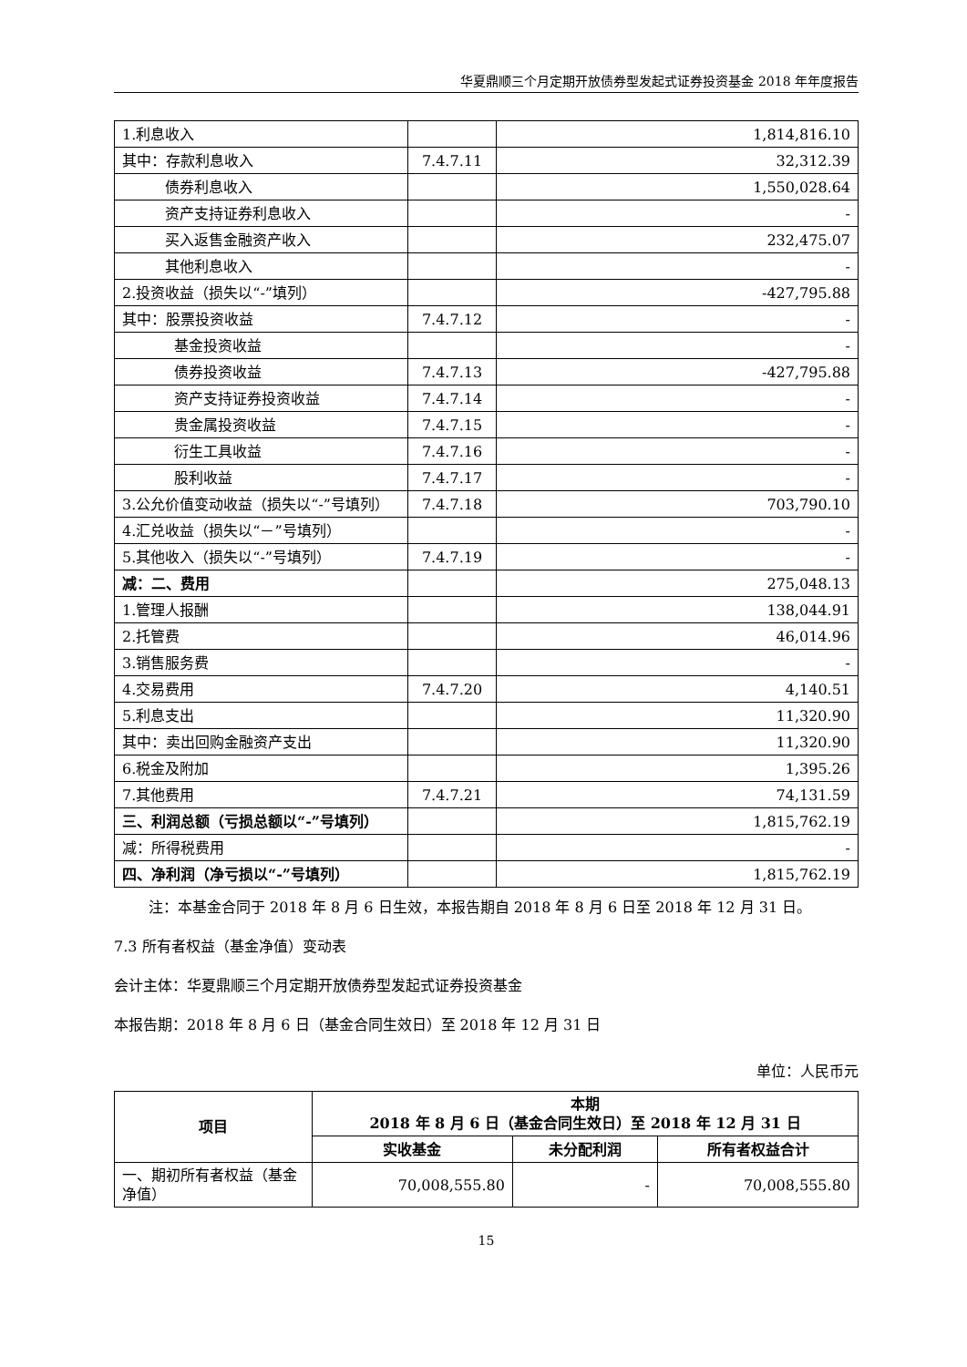华夏鼎顺三个月定期开放债券型发起式证券投资基金 2018 年年度报告
| 1.利息收入 | | 1,814,816.10 |
| 其中：存款利息收入 | 7.4.7.11 | 32,312.39 |
| 债券利息收入 | | 1,550,028.64 |
| 资产支持证券利息收入 | | - |
| 买入返售金融资产收入 | | 232,475.07 |
| 其他利息收入 | | - |
| 2.投资收益（损失以“-”填列） | | -427,795.88 |
| 其中：股票投资收益 | 7.4.7.12 | - |
| 基金投资收益 | | - |
| 债券投资收益 | 7.4.7.13 | -427,795.88 |
| 资产支持证券投资收益 | 7.4.7.14 | - |
| 贵金属投资收益 | 7.4.7.15 | - |
| 衍生工具收益 | 7.4.7.16 | - |
| 股利收益 | 7.4.7.17 | - |
| 3.公允价值变动收益（损失以“-”号填列） | 7.4.7.18 | 703,790.10 |
| 4.汇兑收益（损失以“－”号填列） | | - |
| 5.其他收入（损失以“-”号填列） | 7.4.7.19 | - |
| 减：二、费用 | | 275,048.13 |
| 1.管理人报酬 | | 138,044.91 |
| 2.托管费 | | 46,014.96 |
| 3.销售服务费 | | - |
| 4.交易费用 | 7.4.7.20 | 4,140.51 |
| 5.利息支出 | | 11,320.90 |
| 其中：卖出回购金融资产支出 | | 11,320.90 |
| 6.税金及附加 | | 1,395.26 |
| 7.其他费用 | 7.4.7.21 | 74,131.59 |
| 三、利润总额（亏损总额以“-”号填列） | | 1,815,762.19 |
| 减：所得税费用 | | - |
| 四、净利润（净亏损以“-”号填列） | | 1,815,762.19 |
注：本基金合同于 2018 年 8 月 6 日生效，本报告期自 2018 年 8 月 6 日至 2018 年 12 月 31 日。
7.3 所有者权益（基金净值）变动表
会计主体：华夏鼎顺三个月定期开放债券型发起式证券投资基金
本报告期：2018 年 8 月 6 日（基金合同生效日）至 2018 年 12 月 31 日
单位：人民币元
| 项目 | 本期 2018 年 8 月 6 日（基金合同生效日）至 2018 年 12 月 31 日 | | |
| --- | --- | --- | --- |
| | 实收基金 | 未分配利润 | 所有者权益合计 |
| 一、期初所有者权益（基金净值） | 70,008,555.80 | - | 70,008,555.80 |
15